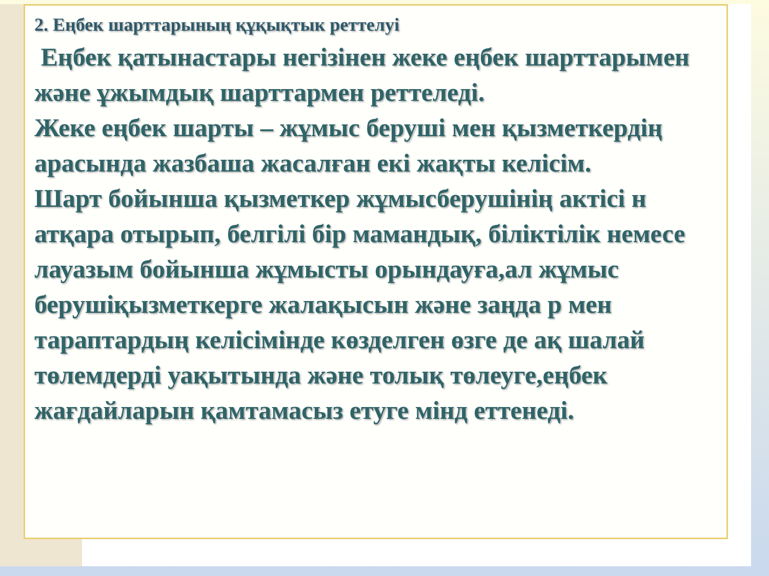2. Еңбек шарттарының құқықтык реттелуі
Еңбек қатынастары негізінен жеке еңбек шарттарымен және ұжымдық шарттармен реттеледі.
Жеке еңбек шарты – жұмыс беруші мен қызметкердің арасында жазбаша жасалған екі жақты келісім.
Шарт бойынша қызметкер жұмысберушінің актісі н атқара отырып, белгілі бір мамандық, біліктілік немесе лауазым бойынша жұмысты орындауға,ал жұмыс берушіқызметкерге жалақысын және заңда р мен тараптардың келісімінде көзделген өзге де ақ шалай төлемдерді уақытында және толық төлеуге,еңбек жағдайларын қамтамасыз етуге мінд еттенеді.